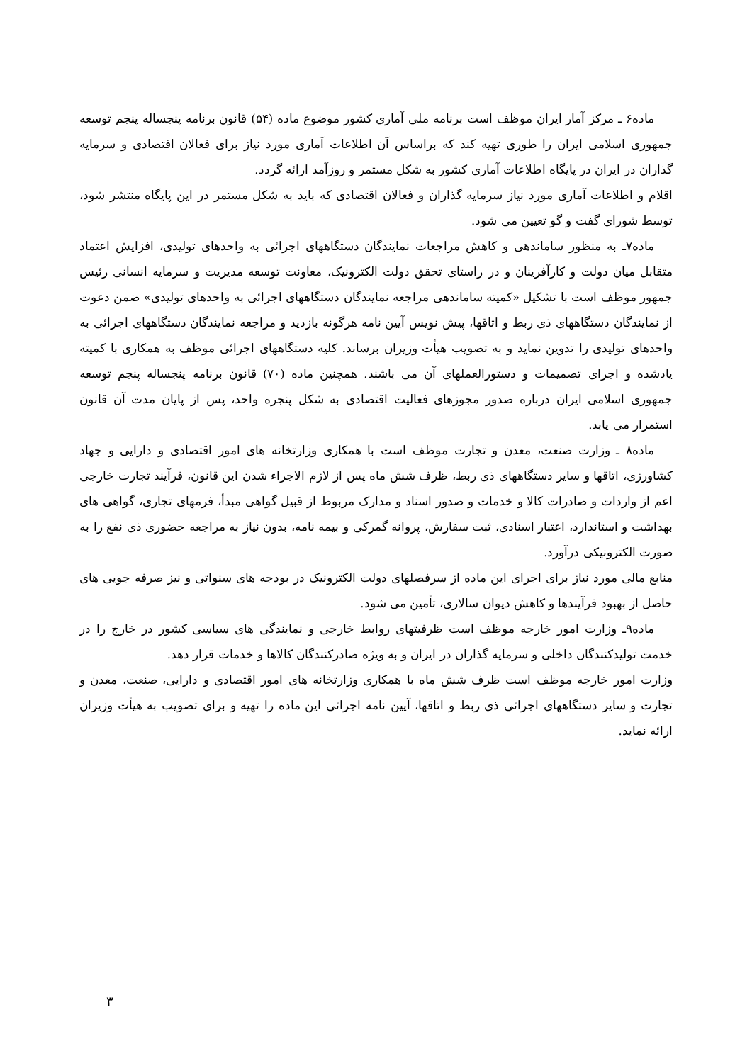ماده۶ ـ مرکز آمار ایران موظف است برنامه ملی آماری کشور موضوع ماده (۵۴) قانون برنامه پنجساله پنجم توسعه جمهوری اسلامی ایران را طوری تهیه کند که براساس آن اطلاعات آماری مورد نیاز برای فعالان اقتصادی و سرمایه گذاران در ایران در پایگاه اطلاعات آماری کشور به شکل مستمر و روزآمد ارائه گردد.
اقلام و اطلاعات آماری مورد نیاز سرمایه گذاران و فعالان اقتصادی که باید به شکل مستمر در این پایگاه منتشر شود، توسط شورای گفت و گو تعیین می شود.
ماده۷ـ به منظور ساماندهی و کاهش مراجعات نمایندگان دستگاههای اجرائی به واحدهای تولیدی، افزایش اعتماد متقابل میان دولت و کارآفرینان و در راستای تحقق دولت الکترونیک، معاونت توسعه مدیریت و سرمایه انسانی رئیس جمهور موظف است با تشکیل «کمیته ساماندهی مراجعه نمایندگان دستگاههای اجرائی به واحدهای تولیدی» ضمن دعوت از نمایندگان دستگاههای ذی ربط و اتاقها، پیش نویس آیین نامه هرگونه بازدید و مراجعه نمایندگان دستگاههای اجرائی به واحدهای تولیدی را تدوین نماید و به تصویب هیأت وزیران برساند. کلیه دستگاههای اجرائی موظف به همکاری با کمیته یادشده و اجرای تصمیمات و دستورالعملهای آن می باشند. همچنین ماده (۷۰) قانون برنامه پنجساله پنجم توسعه جمهوری اسلامی ایران درباره صدور مجوزهای فعالیت اقتصادی به شکل پنجره واحد، پس از پایان مدت آن قانون استمرار می یابد.
ماده۸ ـ وزارت صنعت، معدن و تجارت موظف است با همکاری وزارتخانه های امور اقتصادی و دارایی و جهاد کشاورزی، اتاقها و سایر دستگاههای ذی ربط، ظرف شش ماه پس از لازم الاجراء شدن این قانون، فرآیند تجارت خارجی اعم از واردات و صادرات کالا و خدمات و صدور اسناد و مدارک مربوط از قبیل گواهی مبدأ، فرمهای تجاری، گواهی های بهداشت و استاندارد، اعتبار اسنادی، ثبت سفارش، پروانه گمرکی و بیمه نامه، بدون نیاز به مراجعه حضوری ذی نفع را به صورت الکترونیکی درآورد.
منابع مالی مورد نیاز برای اجرای این ماده از سرفصلهای دولت الکترونیک در بودجه های سنواتی و نیز صرفه جویی های حاصل از بهبود فرآیندها و کاهش دیوان سالاری، تأمین می شود.
ماده۹ـ وزارت امور خارجه موظف است ظرفیتهای روابط خارجی و نمایندگی های سیاسی کشور در خارج را در خدمت تولیدکنندگان داخلی و سرمایه گذاران در ایران و به ویژه صادرکنندگان کالاها و خدمات قرار دهد.
وزارت امور خارجه موظف است ظرف شش ماه با همکاری وزارتخانه های امور اقتصادی و دارایی، صنعت، معدن و تجارت و سایر دستگاههای اجرائی ذی ربط و اتاقها، آیین نامه اجرائی این ماده را تهیه و برای تصویب به هیأت وزیران ارائه نماید.
۳